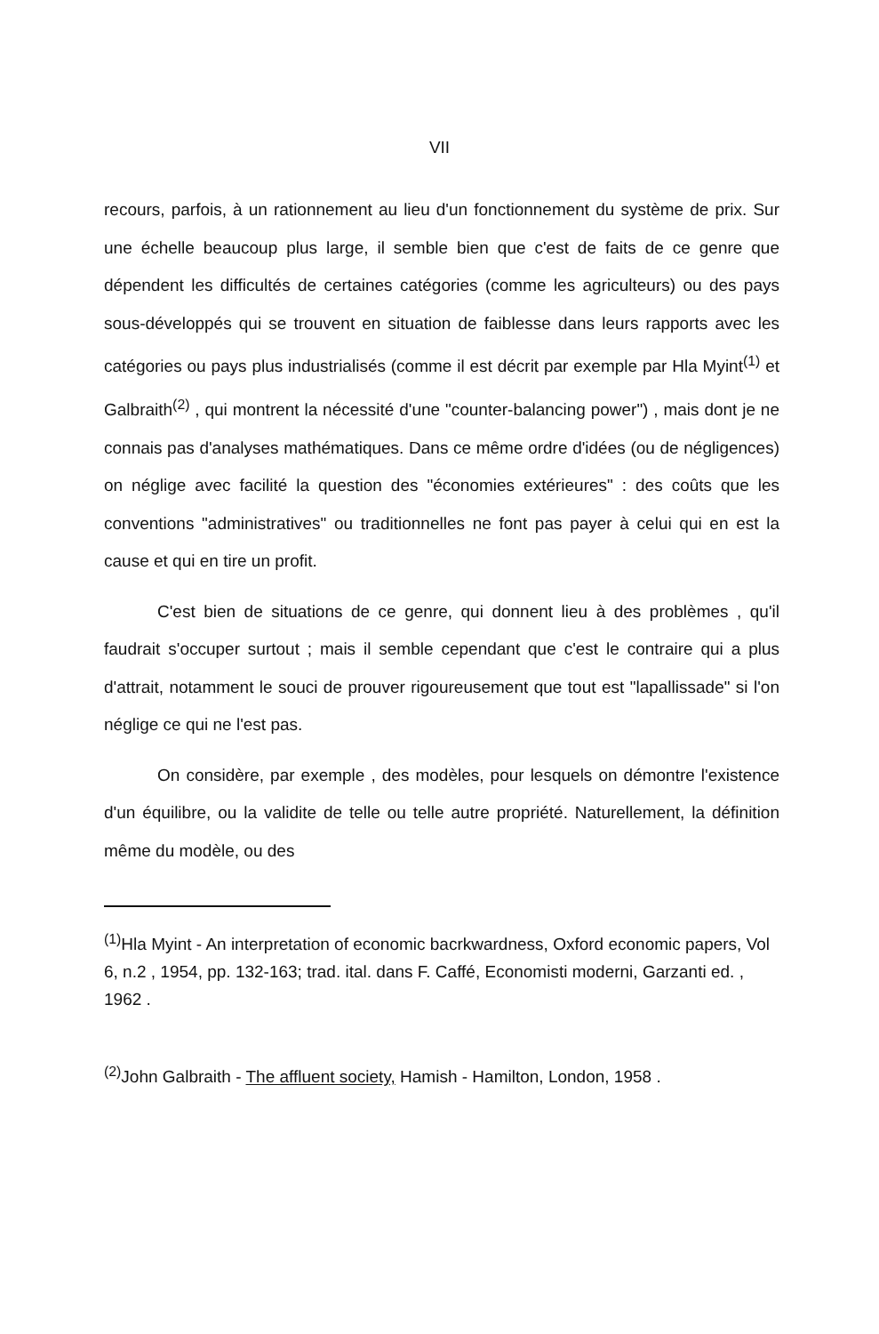VII
recours, parfois, à un rationnement au lieu d'un fonctionnement du système de prix. Sur une échelle beaucoup plus large, il semble bien que c'est de faits de ce genre que dépendent les difficultés de certaines catégories (comme les agriculteurs) ou des pays sous-développés qui se trouvent en situation de faiblesse dans leurs rapports avec les catégories ou pays plus industrialisés (comme il est décrit par exemple par Hla Myint<sup>(1)</sup> et Galbraith<sup>(2)</sup> , qui montrent la nécessité d'une "counter-balancing power") , mais dont je ne connais pas d'analyses mathématiques. Dans ce même ordre d'idées (ou de négligences) on néglige avec facilité la question des "économies extérieures" : des coûts que les conventions "administratives" ou traditionnelles ne font pas payer à celui qui en est la cause et qui en tire un profit.
C'est bien de situations de ce genre, qui donnent lieu à des problèmes , qu'il faudrait s'occuper surtout ; mais il semble cependant que c'est le contraire qui a plus d'attrait, notamment le souci de prouver rigoureusement que tout est "lapallissade" si l'on néglige ce qui ne l'est pas.
On considère, par exemple , des modèles, pour lesquels on démontre l'existence d'un équilibre, ou la validite de telle ou telle autre propriété. Naturellement, la définition même du modèle, ou des
<sup>(1)</sup> Hla Myint - An interpretation of economic bacrkwardness, Oxford economic papers, Vol 6, n.2 , 1954, pp. 132-163; trad. ital. dans F. Caffé, Economisti moderni, Garzanti ed. , 1962 .
<sup>(2)</sup> John Galbraith - The affluent society, Hamish - Hamilton, London, 1958 .